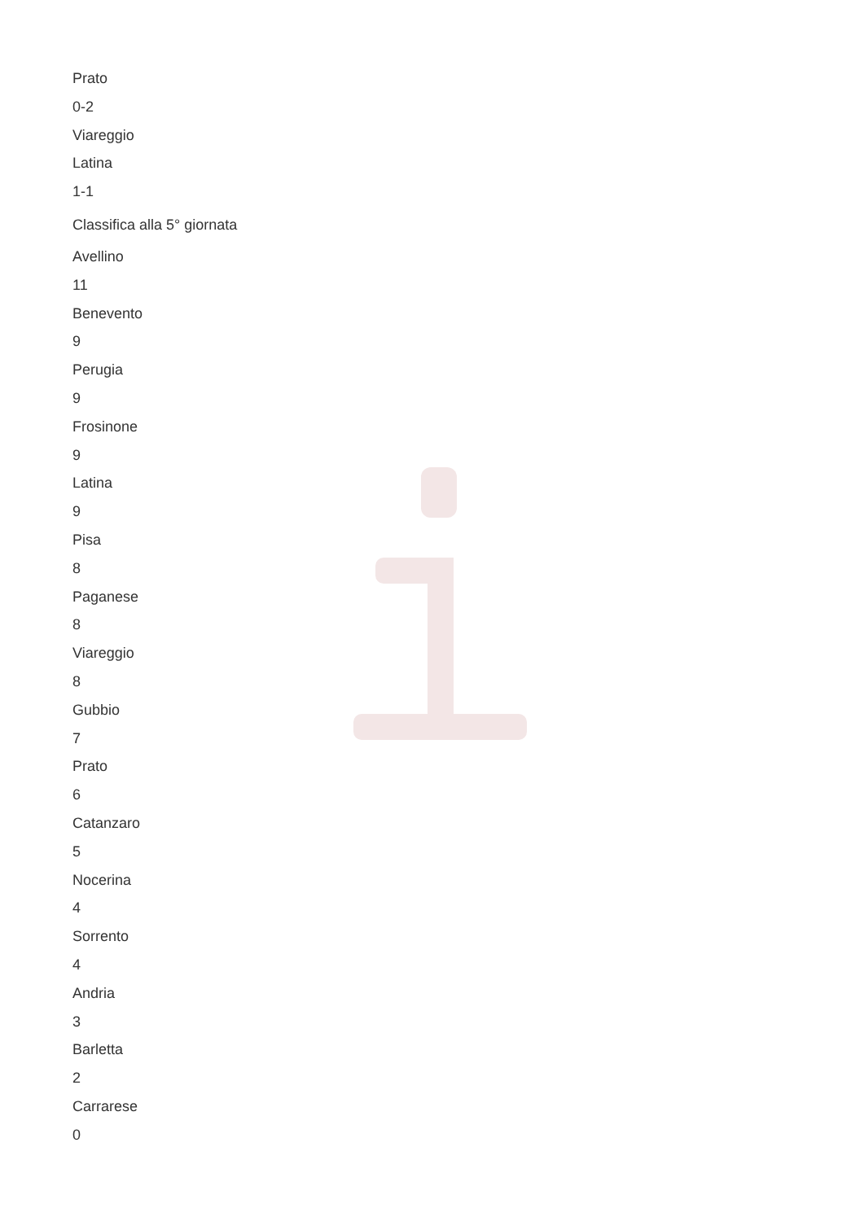Prato
0-2
Viareggio
Latina
1-1
Classifica alla 5° giornata
Avellino
11
Benevento
9
Perugia
9
Frosinone
9
Latina
9
Pisa
8
Paganese
8
Viareggio
8
Gubbio
7
Prato
6
Catanzaro
5
Nocerina
4
Sorrento
4
Andria
3
Barletta
2
Carrarese
0